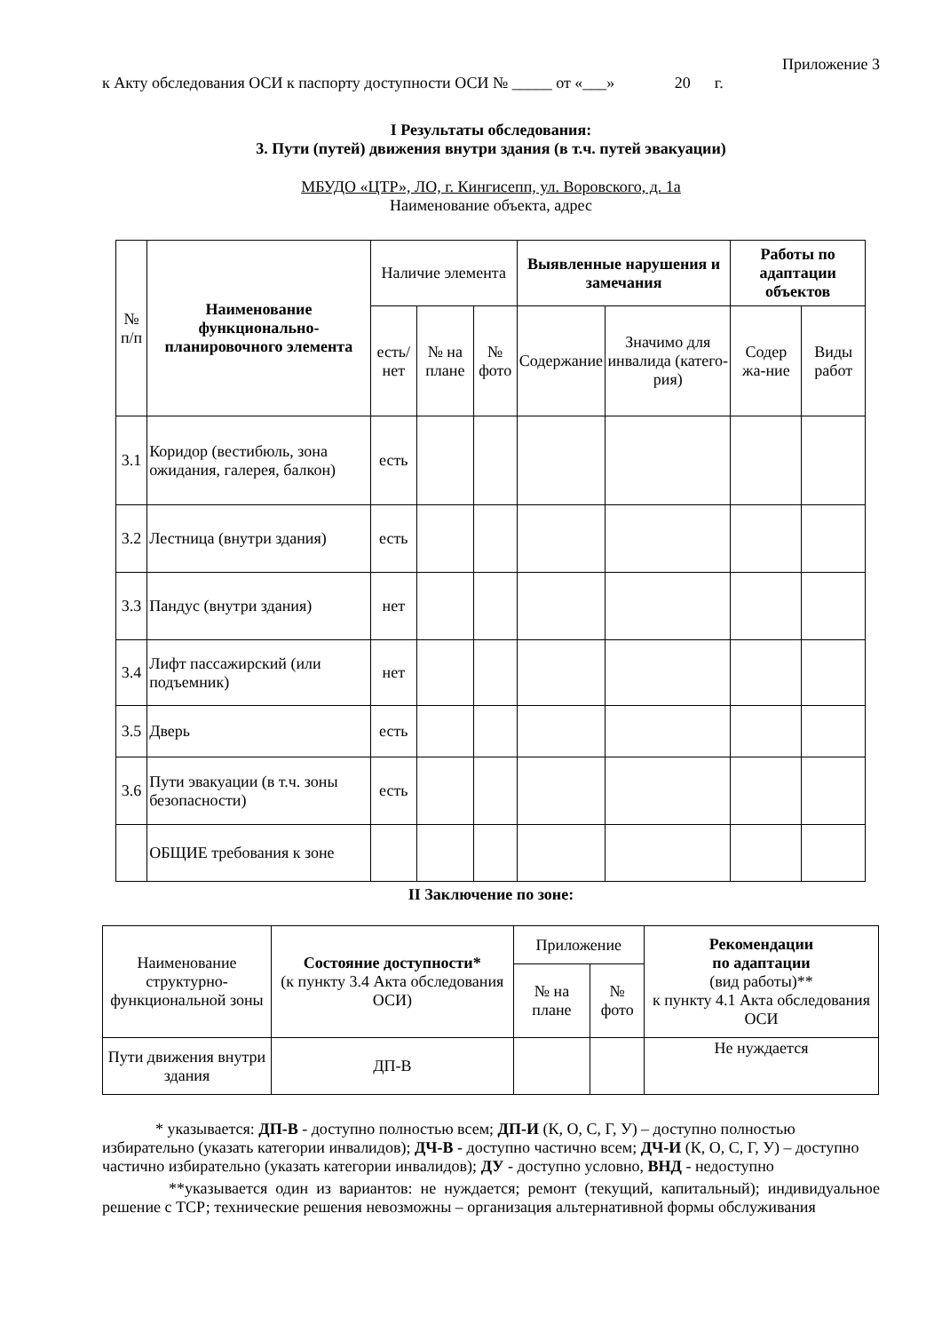Приложение 3
к Акту обследования ОСИ к паспорту доступности ОСИ № _____ от «___» 20 г.
I Результаты обследования:
3. Пути (путей) движения внутри здания (в т.ч. путей эвакуации)
МБУДО «ЦТР», ЛО, г. Кингисепп, ул. Воровского, д. 1а
Наименование объекта, адрес
| № п/п | Наименование функционально-планировочного элемента | Наличие элемента | | | Выявленные нарушения и замечания | | Работы по адаптации объектов | |
| --- | --- | --- | --- | --- | --- | --- | --- | --- |
| | | есть/ нет | № на плане | № фото | Содержание | Значимо для инвалида (катего-рия) | Содер жа-ние | Виды работ |
| 3.1 | Коридор (вестибюль, зона ожидания, галерея, балкон) | есть | | | | | | |
| 3.2 | Лестница (внутри здания) | есть | | | | | | |
| 3.3 | Пандус (внутри здания) | нет | | | | | | |
| 3.4 | Лифт пассажирский (или подъемник) | нет | | | | | | |
| 3.5 | Дверь | есть | | | | | | |
| 3.6 | Пути эвакуации (в т.ч. зоны безопасности) | есть | | | | | | |
| | ОБЩИЕ требования к зоне | | | | | | | |
II Заключение по зоне:
| Наименование структурно-функциональной зоны | Состояние доступности* (к пункту 3.4 Акта обследования ОСИ) | Приложение | | Рекомендации по адаптации (вид работы)** к пункту 4.1 Акта обследования ОСИ |
| | | № на плане | № фото | |
| Пути движения внутри здания | ДП-В | | | Не нуждается |
* указывается: ДП-В - доступно полностью всем; ДП-И (К, О, С, Г, У) – доступно полностью избирательно (указать категории инвалидов); ДЧ-В - доступно частично всем; ДЧ-И (К, О, С, Г, У) – доступно частично избирательно (указать категории инвалидов); ДУ - доступно условно, ВНД - недоступно
**указывается один из вариантов: не нуждается; ремонт (текущий, капитальный); индивидуальное решение с ТСР; технические решения невозможны – организация альтернативной формы обслуживания